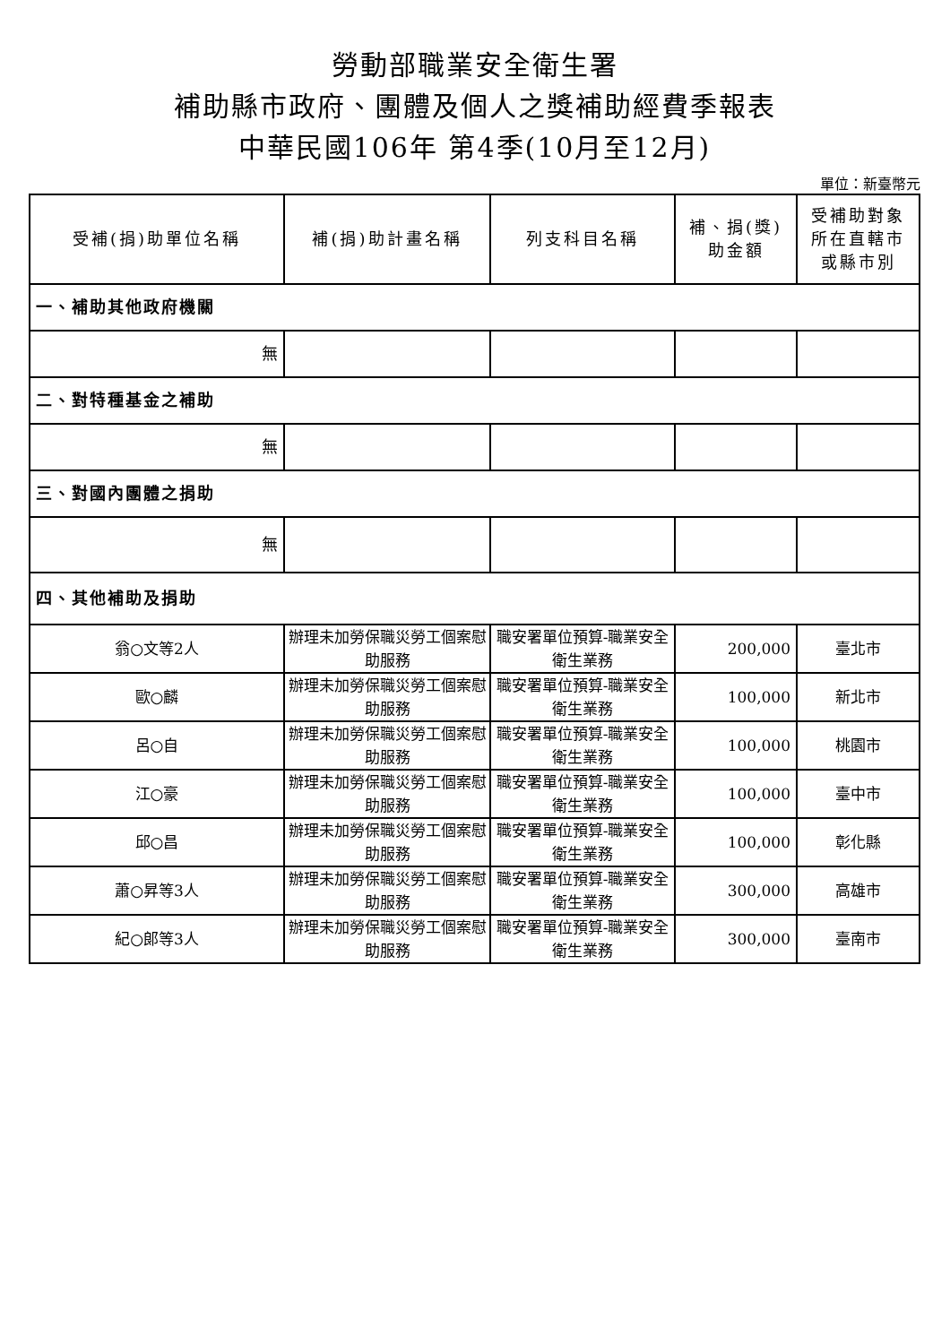勞動部職業安全衛生署
補助縣市政府、團體及個人之獎補助經費季報表
中華民國106年 第4季(10月至12月)
單位：新臺幣元
| 受補(捐)助單位名稱 | 補(捐)助計畫名稱 | 列支科目名稱 | 補、捐(獎) 助金額 | 受補助對象 所在直轄市 或縣市別 |
| --- | --- | --- | --- | --- |
| 一、補助其他政府機關 | | | | |
| 無 | | | | |
| 二、對特種基金之補助 | | | | |
| 無 | | | | |
| 三、對國內團體之捐助 | | | | |
| 無 | | | | |
| 四、其他補助及捐助 | | | | |
| 翁○文等2人 | 辦理未加勞保職災勞工個案慰助服務 | 職安署單位預算-職業安全衛生業務 | 200,000 | 臺北市 |
| 歐○麟 | 辦理未加勞保職災勞工個案慰助服務 | 職安署單位預算-職業安全衛生業務 | 100,000 | 新北市 |
| 呂○自 | 辦理未加勞保職災勞工個案慰助服務 | 職安署單位預算-職業安全衛生業務 | 100,000 | 桃園市 |
| 江○豪 | 辦理未加勞保職災勞工個案慰助服務 | 職安署單位預算-職業安全衛生業務 | 100,000 | 臺中市 |
| 邱○昌 | 辦理未加勞保職災勞工個案慰助服務 | 職安署單位預算-職業安全衛生業務 | 100,000 | 彰化縣 |
| 蕭○昇等3人 | 辦理未加勞保職災勞工個案慰助服務 | 職安署單位預算-職業安全衛生業務 | 300,000 | 高雄市 |
| 紀○郎等3人 | 辦理未加勞保職災勞工個案慰助服務 | 職安署單位預算-職業安全衛生業務 | 300,000 | 臺南市 |